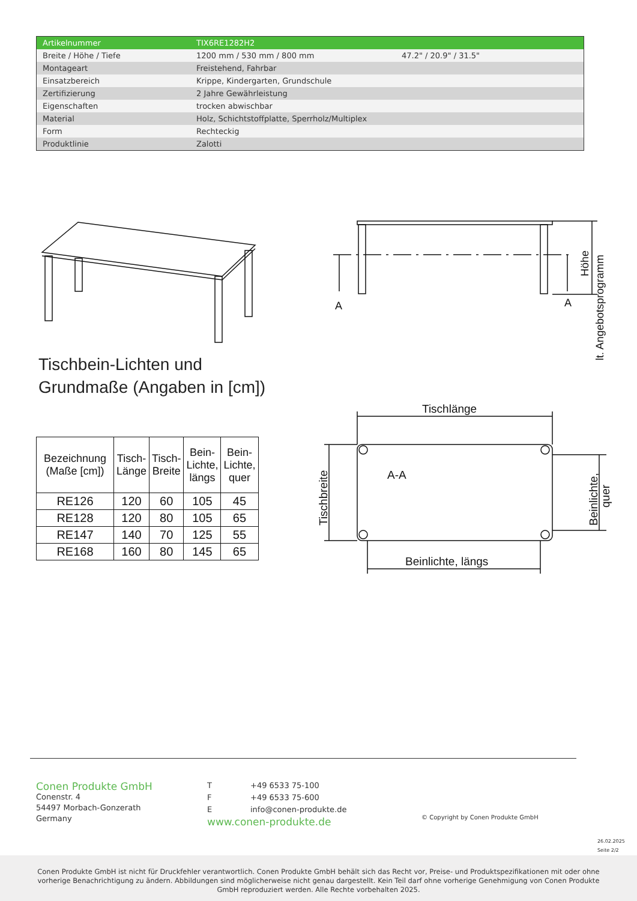| Artikelnummer | TIX6RE1282H2 | |
| Breite / Höhe / Tiefe | 1200 mm / 530 mm / 800 mm | 47.2" / 20.9" / 31.5" |
| Montageart | Freistehend, Fahrbar | |
| Einsatzbereich | Krippe, Kindergarten, Grundschule | |
| Zertifizierung | 2 Jahre Gewährleistung | |
| Eigenschaften | trocken abwischbar | |
| Material | Holz, Schichtstoffplatte, Sperrholz/Multiplex | |
| Form | Rechteckig | |
| Produktlinie | Zalotti | |
Tischbein-Lichten und
Grundmaße (Angaben in [cm])
A
A
Höhe
lt. Angebotsprogramm
| Bezeichnung (Maße [cm]) | Tisch- Länge | Tisch- Breite | Bein- Lichte, längs | Bein- Lichte, quer |
| --- | --- | --- | --- | --- |
| RE126 | 120 | 60 | 105 | 45 |
| RE128 | 120 | 80 | 105 | 65 |
| RE147 | 140 | 70 | 125 | 55 |
| RE168 | 160 | 80 | 145 | 65 |
Tischlänge
A-A
Beinlichte, längs
Tischbreite
Beinlichte,
quer
Conen Produkte GmbH
Conenstr. 4
54497 Morbach-Gonzerath
Germany
T +49 6533 75-100
F +49 6533 75-600
Einfo@conen-produkte.de
www.conen-produkte.de
© Copyright by Conen Produkte GmbH
26.02.2025
Seite 2/2
Conen Produkte GmbH ist nicht für Druckfehler verantwortlich. Conen Produkte GmbH behält sich das Recht vor, Preise- und Produktspezifikationen mit oder ohne vorherige Benachrichtigung zu ändern. Abbildungen sind möglicherweise nicht genau dargestellt. Kein Teil darf ohne vorherige Genehmigung von Conen Produkte GmbH reproduziert werden. Alle Rechte vorbehalten 2025.